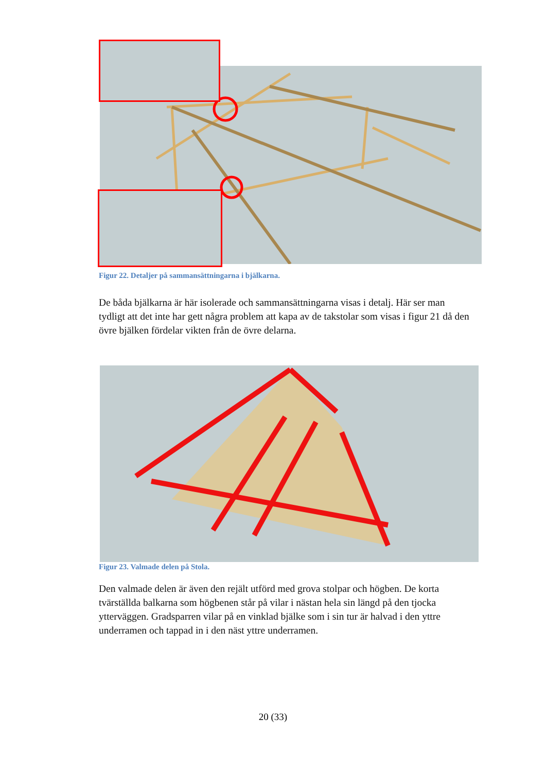Figur 22. Detaljer på sammansättningarna i bjälkarna.
De båda bjälkarna är här isolerade och sammansättningarna visas i detalj. Här ser man tydligt att det inte har gett några problem att kapa av de takstolar som visas i figur 21 då den övre bjälken fördelar vikten från de övre delarna.
Figur 23. Valmade delen på Stola.
Den valmade delen är även den rejält utförd med grova stolpar och högben. De korta tvärställda balkarna som högbenen står på vilar i nästan hela sin längd på den tjocka ytterväggen. Gradsparren vilar på en vinklad bjälke som i sin tur är halvad i den yttre underramen och tappad in i den näst yttre underramen.
20 (33)